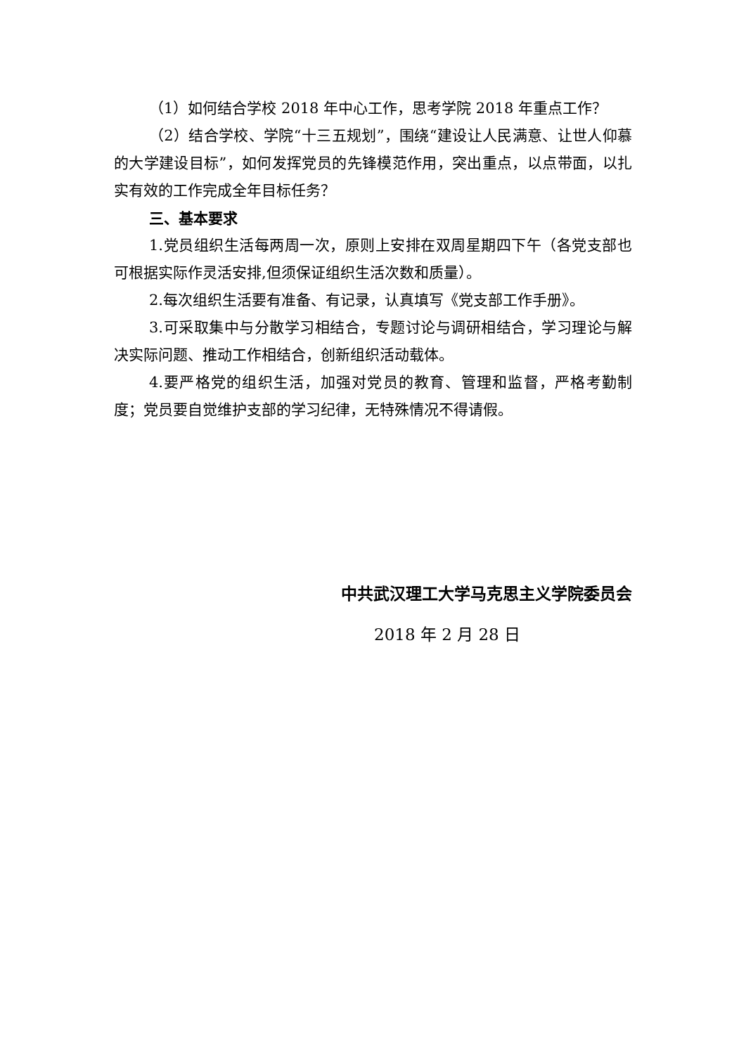（1）如何结合学校 2018 年中心工作，思考学院 2018 年重点工作？
（2）结合学校、学院“十三五规划”，围绕“建设让人民满意、让世人仰慕的大学建设目标”，如何发挥党员的先锋模范作用，突出重点，以点带面，以扎实有效的工作完成全年目标任务？
三、基本要求
1.党员组织生活每两周一次，原则上安排在双周星期四下午（各党支部也可根据实际作灵活安排,但须保证组织生活次数和质量）。
2.每次组织生活要有准备、有记录，认真填写《党支部工作手册》。
3.可采取集中与分散学习相结合，专题讨论与调研相结合，学习理论与解决实际问题、推动工作相结合，创新组织活动载体。
4.要严格党的组织生活，加强对党员的教育、管理和监督，严格考勤制度；党员要自觉维护支部的学习纪律，无特殊情况不得请假。
中共武汉理工大学马克思主义学院委员会
2018 年 2 月 28 日